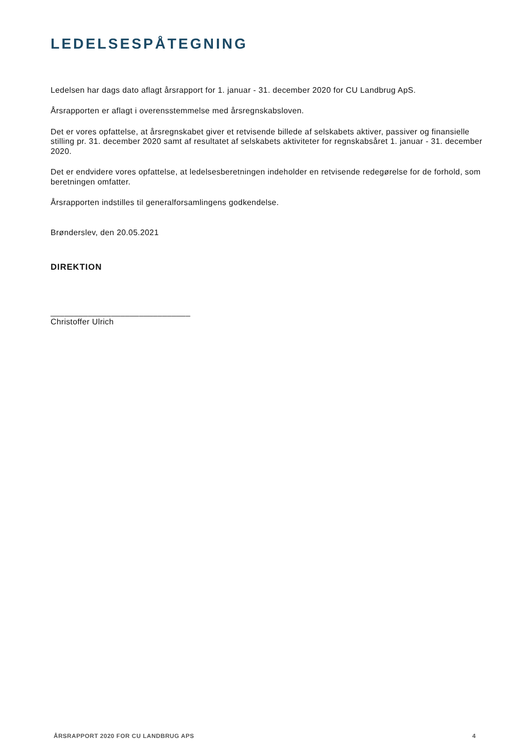LEDELSESPÅTEGNING
Ledelsen har dags dato aflagt årsrapport for 1. januar - 31. december 2020 for CU Landbrug ApS.
Årsrapporten er aflagt i overensstemmelse med årsregnskabsloven.
Det er vores opfattelse, at årsregnskabet giver et retvisende billede af selskabets aktiver, passiver og finansielle stilling pr. 31. december 2020 samt af resultatet af selskabets aktiviteter for regnskabsåret 1. januar - 31. december 2020.
Det er endvidere vores opfattelse, at ledelsesberetningen indeholder en retvisende redegørelse for de forhold, som beretningen omfatter.
Årsrapporten indstilles til generalforsamlingens godkendelse.
Brønderslev, den 20.05.2021
DIREKTION
______________________________
Christoffer Ulrich
ÅRSRAPPORT 2020 FOR CU LANDBRUG APS 4